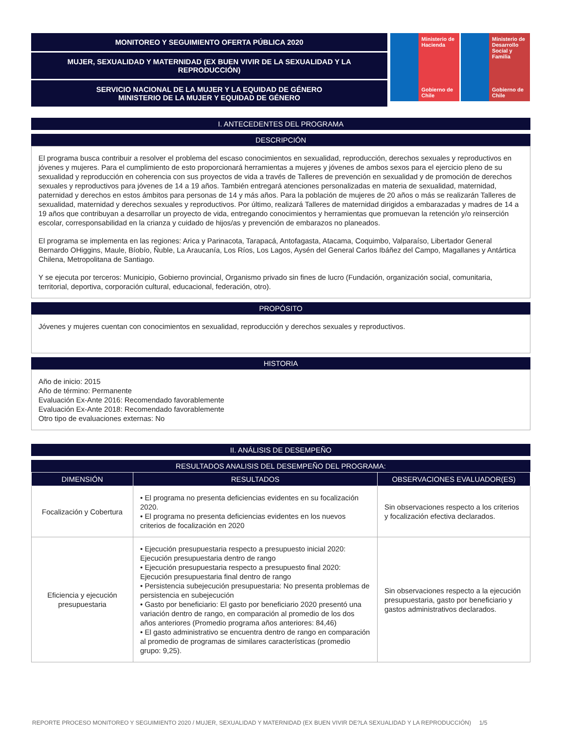MONITOREO Y SEGUIMIENTO OFERTA PÚBLICA 2020
MUJER, SEXUALIDAD Y MATERNIDAD (EX BUEN VIVIR DE LA SEXUALIDAD Y LA REPRODUCCIÓN)
SERVICIO NACIONAL DE LA MUJER Y LA EQUIDAD DE GÉNERO
MINISTERIO DE LA MUJER Y EQUIDAD DE GÉNERO
Ministerio de Hacienda
Gobierno de Chile
Ministerio de Desarrollo Social y Familia
Gobierno de Chile
I. ANTECEDENTES DEL PROGRAMA
DESCRIPCIÓN
El programa busca contribuir a resolver el problema del escaso conocimientos en sexualidad, reproducción, derechos sexuales y reproductivos en jóvenes y mujeres. Para el cumplimiento de esto proporcionará herramientas a mujeres y jóvenes de ambos sexos para el ejercicio pleno de su sexualidad y reproducción en coherencia con sus proyectos de vida a través de Talleres de prevención en sexualidad y de promoción de derechos sexuales y reproductivos para jóvenes de 14 a 19 años. También entregará atenciones personalizadas en materia de sexualidad, maternidad, paternidad y derechos en estos ámbitos para personas de 14 y más años. Para la población de mujeres de 20 años o más se realizarán Talleres de sexualidad, maternidad y derechos sexuales y reproductivos. Por último, realizará Talleres de maternidad dirigidos a embarazadas y madres de 14 a 19 años que contribuyan a desarrollar un proyecto de vida, entregando conocimientos y herramientas que promuevan la retención y/o reinserción escolar, corresponsabilidad en la crianza y cuidado de hijos/as y prevención de embarazos no planeados.
El programa se implementa en las regiones: Arica y Parinacota, Tarapacá, Antofagasta, Atacama, Coquimbo, Valparaíso, Libertador General Bernardo OHiggins, Maule, Bíobío, Ñuble, La Araucanía, Los Ríos, Los Lagos, Aysén del General Carlos Ibáñez del Campo, Magallanes y Antártica Chilena, Metropolitana de Santiago.
Y se ejecuta por terceros: Municipio, Gobierno provincial, Organismo privado sin fines de lucro (Fundación, organización social, comunitaria, territorial, deportiva, corporación cultural, educacional, federación, otro).
PROPÓSITO
Jóvenes y mujeres cuentan con conocimientos en sexualidad, reproducción y derechos sexuales y reproductivos.
HISTORIA
Año de inicio: 2015
Año de término: Permanente
Evaluación Ex-Ante 2016: Recomendado favorablemente
Evaluación Ex-Ante 2018: Recomendado favorablemente
Otro tipo de evaluaciones externas: No
II. ANÁLISIS DE DESEMPEÑO
RESULTADOS ANALISIS DEL DESEMPEÑO DEL PROGRAMA:
| DIMENSIÓN | RESULTADOS | OBSERVACIONES EVALUADOR(ES) |
| --- | --- | --- |
| Focalización y Cobertura | • El programa no presenta deficiencias evidentes en su focalización 2020. • El programa no presenta deficiencias evidentes en los nuevos criterios de focalización en 2020 | Sin observaciones respecto a los criterios y focalización efectiva declarados. |
| Eficiencia y ejecución presupuestaria | • Ejecución presupuestaria respecto a presupuesto inicial 2020: Ejecución presupuestaria dentro de rango • Ejecución presupuestaria respecto a presupuesto final 2020: Ejecución presupuestaria final dentro de rango • Persistencia subejecución presupuestaria: No presenta problemas de persistencia en subejecución • Gasto por beneficiario: El gasto por beneficiario 2020 presentó una variación dentro de rango, en comparación al promedio de los dos años anteriores (Promedio programa años anteriores: 84,46) • El gasto administrativo se encuentra dentro de rango en comparación al promedio de programas de similares características (promedio grupo: 9,25). | Sin observaciones respecto a la ejecución presupuestaria, gasto por beneficiario y gastos administrativos declarados. |
REPORTE PROCESO MONITOREO Y SEGUIMIENTO 2020 / MUJER, SEXUALIDAD Y MATERNIDAD (EX BUEN VIVIR DE?LA SEXUALIDAD Y LA REPRODUCCIÓN) 1/5